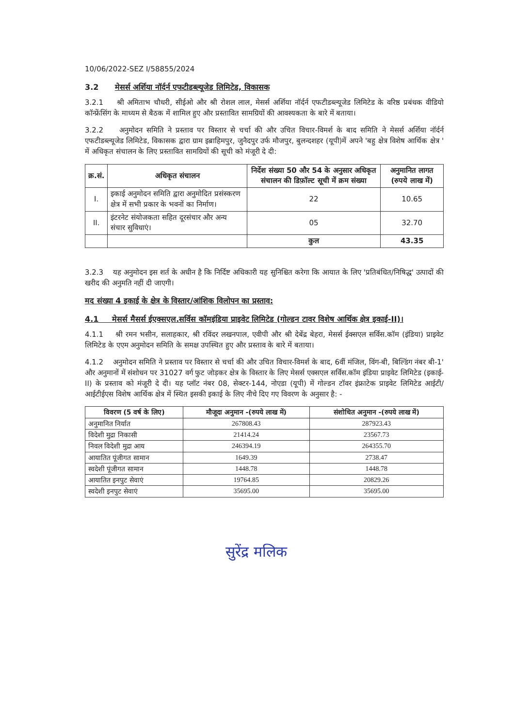10/06/2022-SEZ I/58855/2024
3.2 मेसर्स अर्शिया नॉर्दर्न एफटीडब्ल्यूजेड लिमिटेड, विकासक
3.2.1 श्री अमिताभ चौधरी, सीईओ और श्री रोशल लाल, मेसर्स अर्शिया नॉर्दर्न एफटीडब्ल्यूजेड लिमिटेड के वरिष्ठ प्रबंधक वीडियो कॉन्फ्रेंसिंग के माध्यम से बैठक में शामिल हुए और प्रस्तावित सामग्रियों की आवश्यकता के बारे में बताया।
3.2.2 अनुमोदन समिति ने प्रस्ताव पर विस्तार से चर्चा की और उचित विचार-विमर्श के बाद समिति ने मेसर्स अर्शिया नॉर्दर्न एफटीडब्ल्यूजेड लिमिटेड, विकासक द्वारा ग्राम इब्राहिमपुर, जुनैदपुर उर्फ मौजपुर, बुलन्दशहर (यूपी)में अपने 'बहु क्षेत्र विशेष आर्थिक क्षेत्र ' में अधिकृत संचालन के लिए प्रस्तावित सामग्रियों की सूची को मंजूरी दे दी:
| क्र.सं. | अधिकृत संचालन | निर्देश संख्या 50 और 54 के अनुसार अधिकृत संचालन की डिफ़ॉल्ट सूची में क्रम संख्या | अनुमानित लागत (रुपये लाख में) |
| --- | --- | --- | --- |
| I. | इकाई अनुमोदन समिति द्वारा अनुमोदित प्रसंस्करण क्षेत्र में सभी प्रकार के भवनों का निर्माण। | 22 | 10.65 |
| II. | इंटरनेट संयोजकता सहित दूरसंचार और अन्य संचार सुविधाएं। | 05 | 32.70 |
| | | कुल | 43.35 |
3.2.3 यह अनुमोदन इस शर्त के अधीन है कि निर्दिष्ट अधिकारी यह सुनिश्चित करेगा कि आयात के लिए 'प्रतिबंधित/निषिद्ध' उत्पादों की खरीद की अनुमति नहीं दी जाएगी।
मद संख्या 4 इकाई के क्षेत्र के विस्तार/आंशिक विलोपन का प्रस्ताव:
4.1 मेसर्स मैसर्स ईएक्सएल.सर्विस कॉमइंडिया प्राइवेट लिमिटेड (गोल्डन टावर विशेष आर्थिक क्षेत्र इकाई-II)।
4.1.1 श्री रमन भसीन, सलाहकार, श्री रविंदर लखनपाल, एवीपी और श्री देबेंद्र बेहरा, मेसर्स ईक्सएल सर्विस.कॉम (इंडिया) प्राइवेट लिमिटेड के एएम अनुमोदन समिति के समक्ष उपस्थित हुए और प्रस्ताव के बारे में बताया।
4.1.2 अनुमोदन समिति ने प्रस्ताव पर विस्तार से चर्चा की और उचित विचार-विमर्श के बाद, 6वीं मंजिल, विंग-बी, बिल्डिंग नंबर बी-1' और अनुमानों में संशोधन पर 31027 वर्ग फुट जोड़कर क्षेत्र के विस्तार के लिए मेसर्स एक्सएल सर्विस.कॉम इंडिया प्राइवेट लिमिटेड (इकाई-II) के प्रस्ताव को मंजूरी दे दी। यह प्लॉट नंबर 08, सेक्टर-144, नोएडा (यूपी) में गोल्डन टॉवर इंफ्राटेक प्राइवेट लिमिटेड आईटी/आईटीईएस विशेष आर्थिक क्षेत्र में स्थित इसकी इकाई के लिए नीचे दिए गए विवरण के अनुसार है: -
| विवरण (5 वर्ष के लिए) | मौजूदा अनुमान -(रुपये लाख में) | संशोधित अनुमान -(रुपये लाख में) |
| --- | --- | --- |
| अनुमानित निर्यात | 267808.43 | 287923.43 |
| विदेशी मुद्रा निकासी | 21414.24 | 23567.73 |
| निवल विदेशी मुद्रा आय | 246394.19 | 264355.70 |
| आयातित पूंजीगत सामान | 1649.39 | 2738.47 |
| स्वदेशी पूंजीगत सामान | 1448.78 | 1448.78 |
| आयातित इनपुट सेवाएं | 19764.85 | 20829.26 |
| स्वदेशी इनपुट सेवाएं | 35695.00 | 35695.00 |
सुरेंद्र मलिक